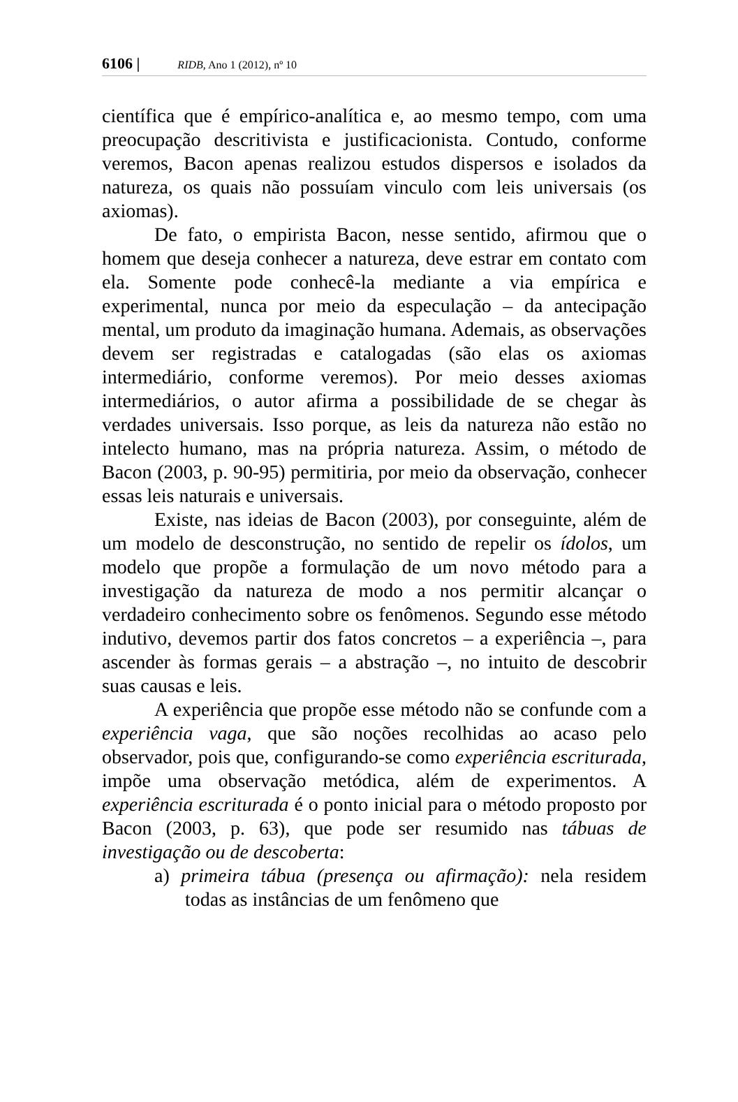6106 | RIDB, Ano 1 (2012), nº 10
científica que é empírico-analítica e, ao mesmo tempo, com uma preocupação descritivista e justificacionista. Contudo, conforme veremos, Bacon apenas realizou estudos dispersos e isolados da natureza, os quais não possuíam vinculo com leis universais (os axiomas).
De fato, o empirista Bacon, nesse sentido, afirmou que o homem que deseja conhecer a natureza, deve estrar em contato com ela. Somente pode conhecê-la mediante a via empírica e experimental, nunca por meio da especulação – da antecipação mental, um produto da imaginação humana. Ademais, as observações devem ser registradas e catalogadas (são elas os axiomas intermediário, conforme veremos). Por meio desses axiomas intermediários, o autor afirma a possibilidade de se chegar às verdades universais. Isso porque, as leis da natureza não estão no intelecto humano, mas na própria natureza. Assim, o método de Bacon (2003, p. 90-95) permitiria, por meio da observação, conhecer essas leis naturais e universais.
Existe, nas ideias de Bacon (2003), por conseguinte, além de um modelo de desconstrução, no sentido de repelir os ídolos, um modelo que propõe a formulação de um novo método para a investigação da natureza de modo a nos permitir alcançar o verdadeiro conhecimento sobre os fenômenos. Segundo esse método indutivo, devemos partir dos fatos concretos – a experiência –, para ascender às formas gerais – a abstração –, no intuito de descobrir suas causas e leis.
A experiência que propõe esse método não se confunde com a experiência vaga, que são noções recolhidas ao acaso pelo observador, pois que, configurando-se como experiência escriturada, impõe uma observação metódica, além de experimentos. A experiência escriturada é o ponto inicial para o método proposto por Bacon (2003, p. 63), que pode ser resumido nas tábuas de investigação ou de descoberta:
a) primeira tábua (presença ou afirmação): nela residem todas as instâncias de um fenômeno que